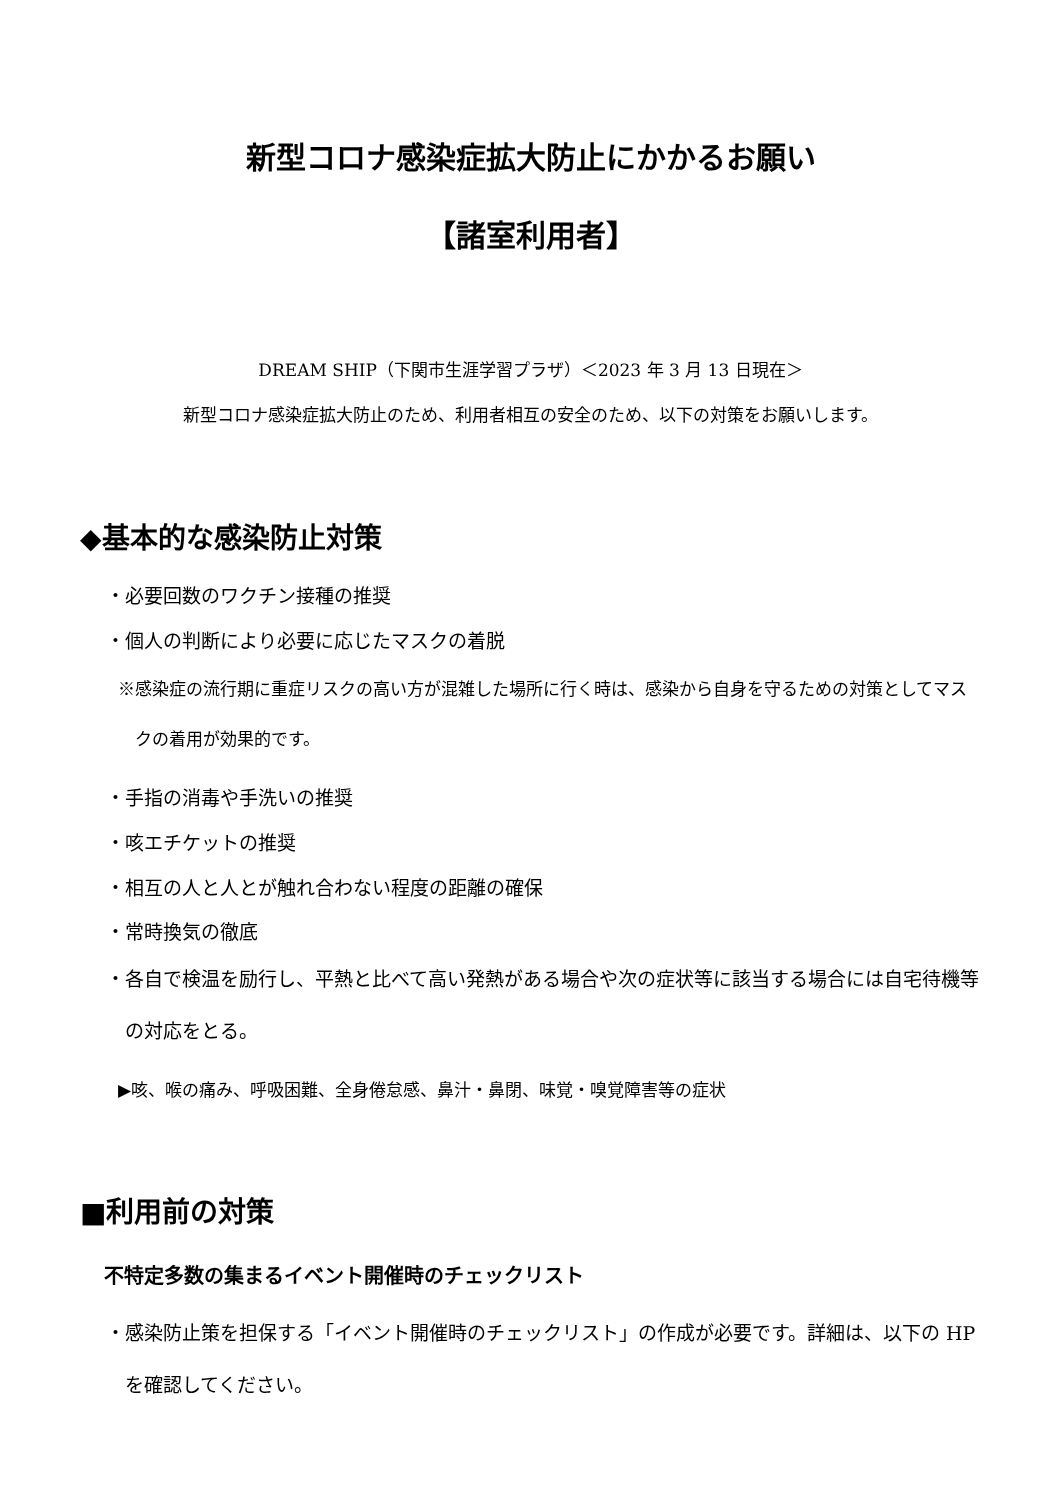新型コロナ感染症拡大防止にかかるお願い
【諸室利用者】
DREAM SHIP（下関市生涯学習プラザ）＜2023 年 3 月 13 日現在＞
新型コロナ感染症拡大防止のため、利用者相互の安全のため、以下の対策をお願いします。
◆基本的な感染防止対策
・必要回数のワクチン接種の推奨
・個人の判断により必要に応じたマスクの着脱
※感染症の流行期に重症リスクの高い方が混雑した場所に行く時は、感染から自身を守るための対策としてマスクの着用が効果的です。
・手指の消毒や手洗いの推奨
・咳エチケットの推奨
・相互の人と人とが触れ合わない程度の距離の確保
・常時換気の徹底
・各自で検温を励行し、平熱と比べて高い発熱がある場合や次の症状等に該当する場合には自宅待機等の対応をとる。
▶咳、喉の痛み、呼吸困難、全身倦怠感、鼻汁・鼻閉、味覚・嗅覚障害等の症状
■利用前の対策
不特定多数の集まるイベント開催時のチェックリスト
・感染防止策を担保する「イベント開催時のチェックリスト」の作成が必要です。詳細は、以下の HP を確認してください。